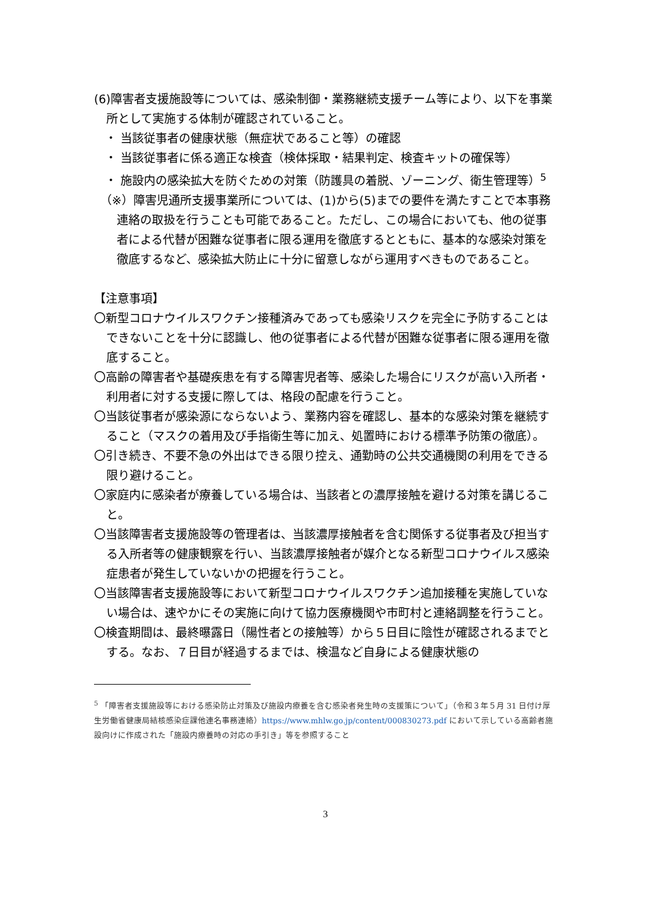(6)障害者支援施設等については、感染制御・業務継続支援チーム等により、以下を事業所として実施する体制が確認されていること。
・ 当該従事者の健康状態（無症状であること等）の確認
・ 当該従事者に係る適正な検査（検体採取・結果判定、検査キットの確保等）
・ 施設内の感染拡大を防ぐための対策（防護具の着脱、ゾーニング、衛生管理等）<sup>5</sup>
（※）障害児通所支援事業所については、(1)から(5)までの要件を満たすことで本事務連絡の取扱を行うことも可能であること。ただし、この場合においても、他の従事者による代替が困難な従事者に限る運用を徹底するとともに、基本的な感染対策を徹底するなど、感染拡大防止に十分に留意しながら運用すべきものであること。
【注意事項】
〇新型コロナウイルスワクチン接種済みであっても感染リスクを完全に予防することはできないことを十分に認識し、他の従事者による代替が困難な従事者に限る運用を徹底すること。
〇高齢の障害者や基礎疾患を有する障害児者等、感染した場合にリスクが高い入所者・利用者に対する支援に際しては、格段の配慮を行うこと。
〇当該従事者が感染源にならないよう、業務内容を確認し、基本的な感染対策を継続すること（マスクの着用及び手指衛生等に加え、処置時における標準予防策の徹底）。
〇引き続き、不要不急の外出はできる限り控え、通勤時の公共交通機関の利用をできる限り避けること。
〇家庭内に感染者が療養している場合は、当該者との濃厚接触を避ける対策を講じること。
〇当該障害者支援施設等の管理者は、当該濃厚接触者を含む関係する従事者及び担当する入所者等の健康観察を行い、当該濃厚接触者が媒介となる新型コロナウイルス感染症患者が発生していないかの把握を行うこと。
〇当該障害者支援施設等において新型コロナウイルスワクチン追加接種を実施していない場合は、速やかにその実施に向けて協力医療機関や市町村と連絡調整を行うこと。
〇検査期間は、最終曝露日（陽性者との接触等）から５日目に陰性が確認されるまでとする。なお、７日目が経過するまでは、検温など自身による健康状態の
<sup>5</sup> 「障害者支援施設等における感染防止対策及び施設内療養を含む感染者発生時の支援策について」（令和３年５月 31 日付け厚生労働省健康局結核感染症課他連名事務連絡）https://www.mhlw.go.jp/content/000830273.pdf において示している高齢者施設向けに作成された「施設内療養時の対応の手引き」等を参照すること
3